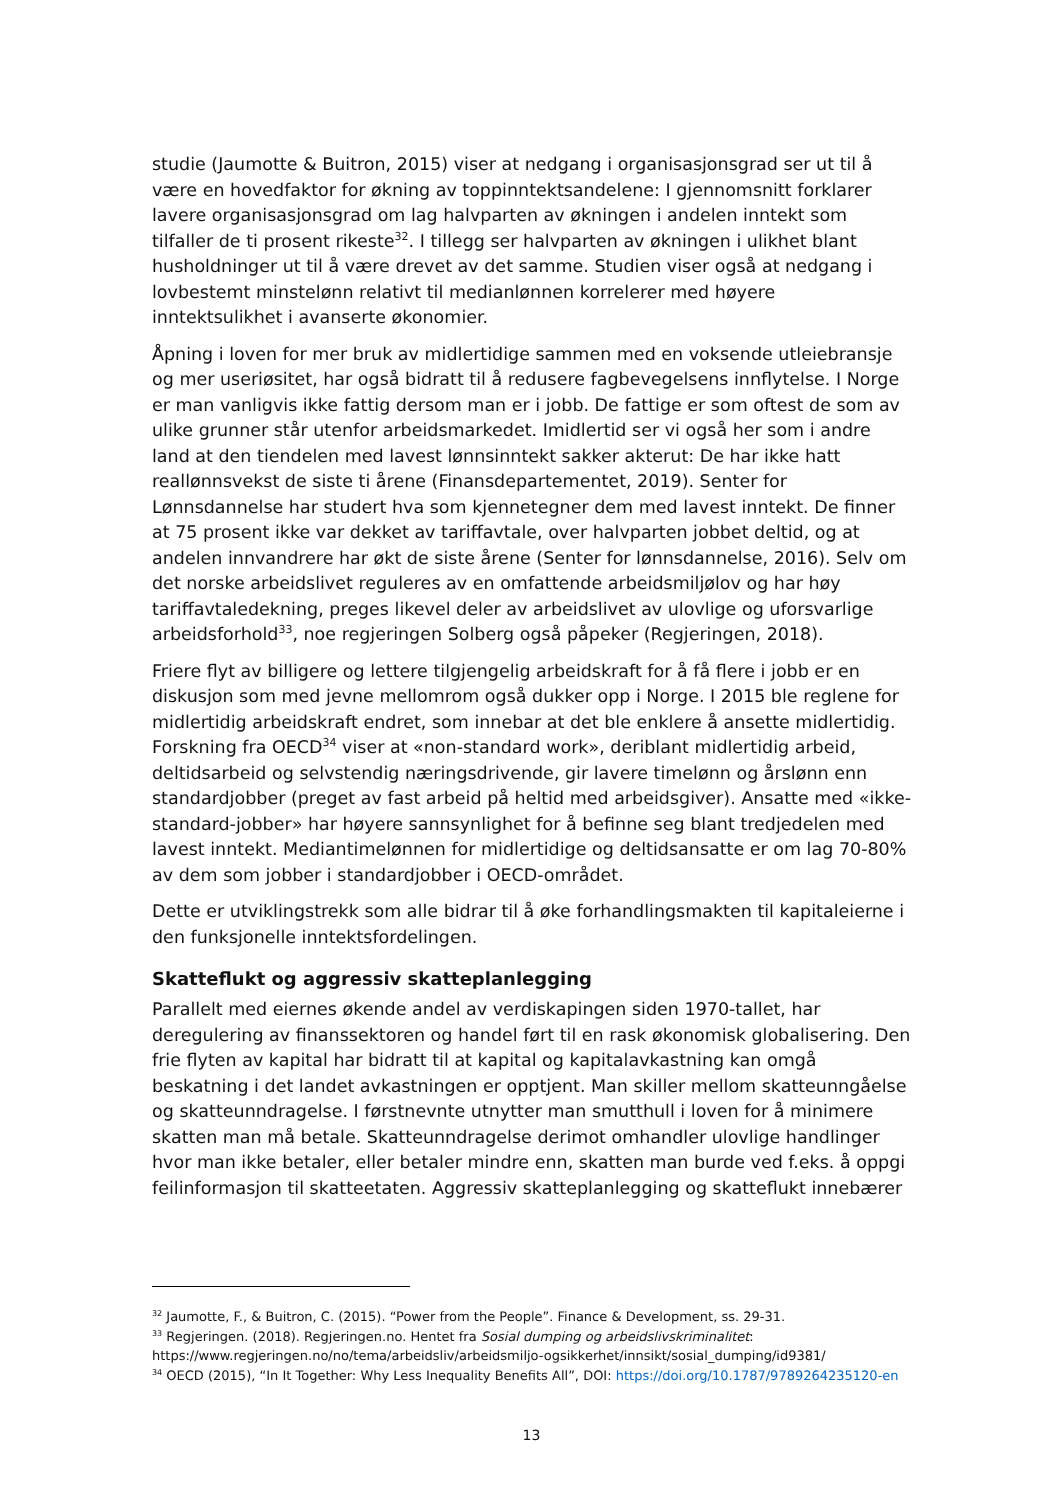studie (Jaumotte & Buitron, 2015) viser at nedgang i organisasjonsgrad ser ut til å være en hovedfaktor for økning av toppinntektsandelene: I gjennomsnitt forklarer lavere organisasjonsgrad om lag halvparten av økningen i andelen inntekt som tilfaller de ti prosent rikeste<sup>32</sup>. I tillegg ser halvparten av økningen i ulikhet blant husholdninger ut til å være drevet av det samme. Studien viser også at nedgang i lovbestemt minstelønn relativt til medianlønnen korrelerer med høyere inntektsulikhet i avanserte økonomier.
Åpning i loven for mer bruk av midlertidige sammen med en voksende utleiebransje og mer useriøsitet, har også bidratt til å redusere fagbevegelsens innflytelse. I Norge er man vanligvis ikke fattig dersom man er i jobb. De fattige er som oftest de som av ulike grunner står utenfor arbeidsmarkedet. Imidlertid ser vi også her som i andre land at den tiendelen med lavest lønnsinntekt sakker akterut: De har ikke hatt reallønnsvekst de siste ti årene (Finansdepartementet, 2019). Senter for Lønnsdannelse har studert hva som kjennetegner dem med lavest inntekt. De finner at 75 prosent ikke var dekket av tariffavtale, over halvparten jobbet deltid, og at andelen innvandrere har økt de siste årene (Senter for lønnsdannelse, 2016). Selv om det norske arbeidslivet reguleres av en omfattende arbeidsmiljølov og har høy tariffavtaledekning, preges likevel deler av arbeidslivet av ulovlige og uforsvarlige arbeidsforhold<sup>33</sup>, noe regjeringen Solberg også påpeker (Regjeringen, 2018).
Friere flyt av billigere og lettere tilgjengelig arbeidskraft for å få flere i jobb er en diskusjon som med jevne mellomrom også dukker opp i Norge. I 2015 ble reglene for midlertidig arbeidskraft endret, som innebar at det ble enklere å ansette midlertidig. Forskning fra OECD<sup>34</sup> viser at «non-standard work», deriblant midlertidig arbeid, deltidsarbeid og selvstendig næringsdrivende, gir lavere timelønn og årslønn enn standardjobber (preget av fast arbeid på heltid med arbeidsgiver). Ansatte med «ikke-standard-jobber» har høyere sannsynlighet for å befinne seg blant tredjedelen med lavest inntekt. Mediantimelønnen for midlertidige og deltidsansatte er om lag 70-80% av dem som jobber i standardjobber i OECD-området.
Dette er utviklingstrekk som alle bidrar til å øke forhandlingsmakten til kapitaleierne i den funksjonelle inntektsfordelingen.
Skatteflukt og aggressiv skatteplanlegging
Parallelt med eiernes økende andel av verdiskapingen siden 1970-tallet, har deregulering av finanssektoren og handel ført til en rask økonomisk globalisering. Den frie flyten av kapital har bidratt til at kapital og kapitalavkastning kan omgå beskatning i det landet avkastningen er opptjent. Man skiller mellom skatteunngåelse og skatteunndragelse. I førstnevnte utnytter man smutthull i loven for å minimere skatten man må betale. Skatteunndragelse derimot omhandler ulovlige handlinger hvor man ikke betaler, eller betaler mindre enn, skatten man burde ved f.eks. å oppgi feilinformasjon til skatteetaten. Aggressiv skatteplanlegging og skatteflukt innebærer
<sup>32</sup> Jaumotte, F., & Buitron, C. (2015). “Power from the People”. Finance & Development, ss. 29-31.
<sup>33</sup> Regjeringen. (2018). Regjeringen.no. Hentet fra Sosial dumping og arbeidslivskriminalitet: https://www.regjeringen.no/no/tema/arbeidsliv/arbeidsmiljo-ogsikkerhet/innsikt/sosial_dumping/id9381/
<sup>34</sup> OECD (2015), “In It Together: Why Less Inequality Benefits All”, DOI: https://doi.org/10.1787/9789264235120-en
13